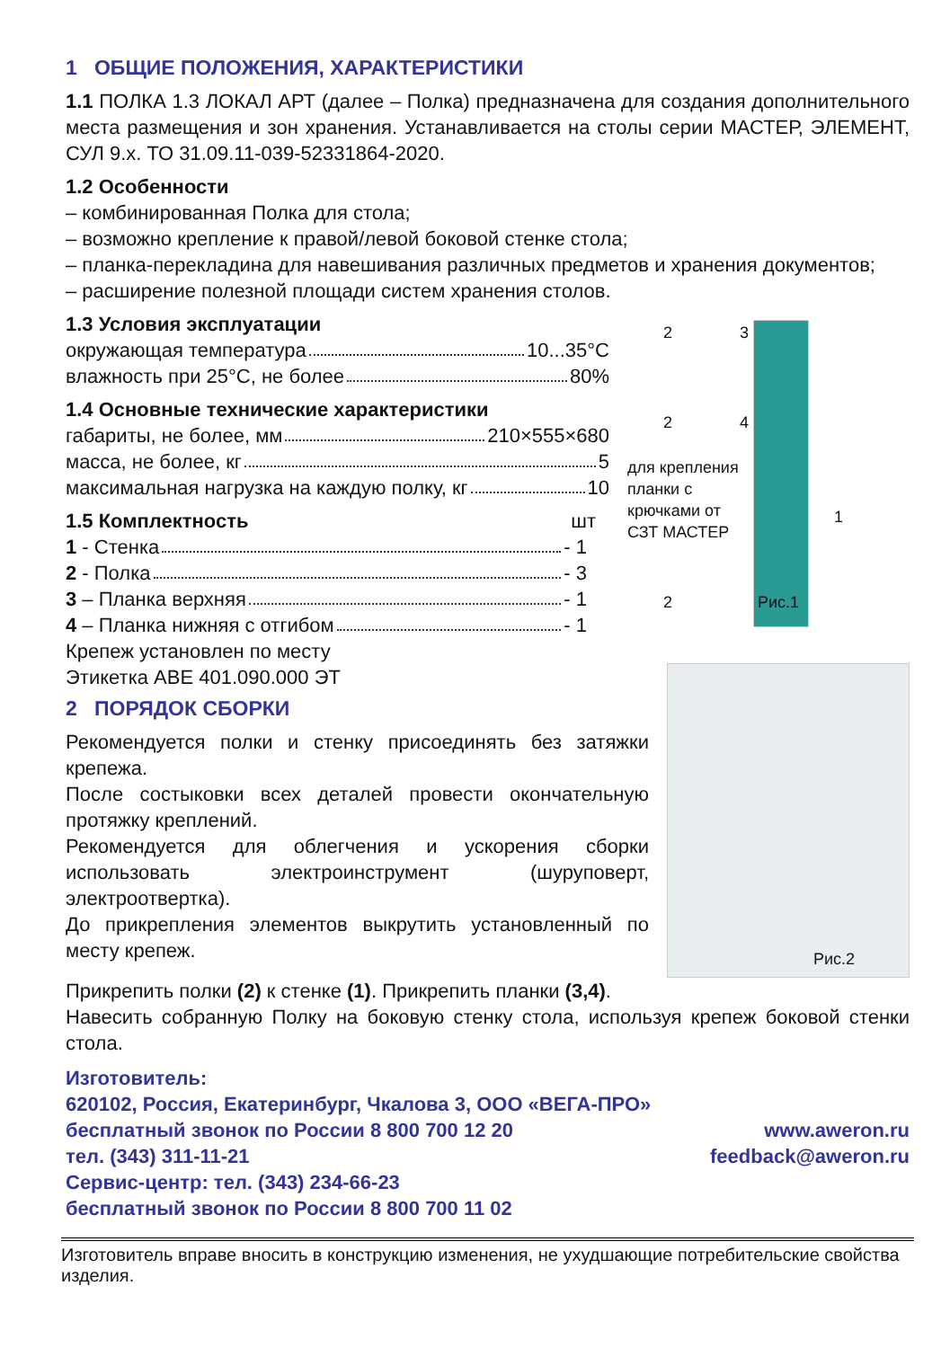1 ОБЩИЕ ПОЛОЖЕНИЯ, ХАРАКТЕРИСТИКИ
1.1 ПОЛКА 1.3 ЛОКАЛ АРТ (далее – Полка) предназначена для создания дополнительного места размещения и зон хранения. Устанавливается на столы серии МАСТЕР, ЭЛЕМЕНТ, СУЛ 9.х. ТО 31.09.11-039-52331864-2020.
1.2 Особенности
– комбинированная Полка для стола;
– возможно крепление к правой/левой боковой стенке стола;
– планка-перекладина для навешивания различных предметов и хранения документов;
– расширение полезной площади систем хранения столов.
1.3 Условия эксплуатации
окружающая температура 10...35°C
влажность при 25°C, не более 80%
1.4 Основные технические характеристики
габариты, не более, мм 210×555×680
масса, не более, кг 5
максимальная нагрузка на каждую полку, кг 10
1.5 Комплектность шт
1 - Стенка - 1
2 - Полка - 3
3 – Планка верхняя - 1
4 – Планка нижняя с отгибом - 1
Крепеж установлен по месту
Этикетка АВЕ 401.090.000 ЭТ
для крепления
планки с
крючками от
СЗТ МАСТЕР
1
2 3
2 4
2 Рис.1
2 ПОРЯДОК СБОРКИ
Рекомендуется полки и стенку присоединять без затяжки крепежа.
После состыковки всех деталей провести окончательную протяжку креплений.
Рекомендуется для облегчения и ускорения сборки использовать электроинструмент (шуруповерт, электроотвертка).
До прикрепления элементов выкрутить установленный по месту крепеж.
Рис.2
Прикрепить полки (2) к стенке (1). Прикрепить планки (3,4).
Навесить собранную Полку на боковую стенку стола, используя крепеж боковой стенки стола.
Изготовитель:
620102, Россия, Екатеринбург, Чкалова 3, ООО «ВЕГА-ПРО»
бесплатный звонок по России 8 800 700 12 20 www.aweron.ru
тел. (343) 311-11-21 feedback@aweron.ru
Сервис-центр: тел. (343) 234-66-23
бесплатный звонок по России 8 800 700 11 02
Изготовитель вправе вносить в конструкцию изменения, не ухудшающие потребительские свойства изделия.